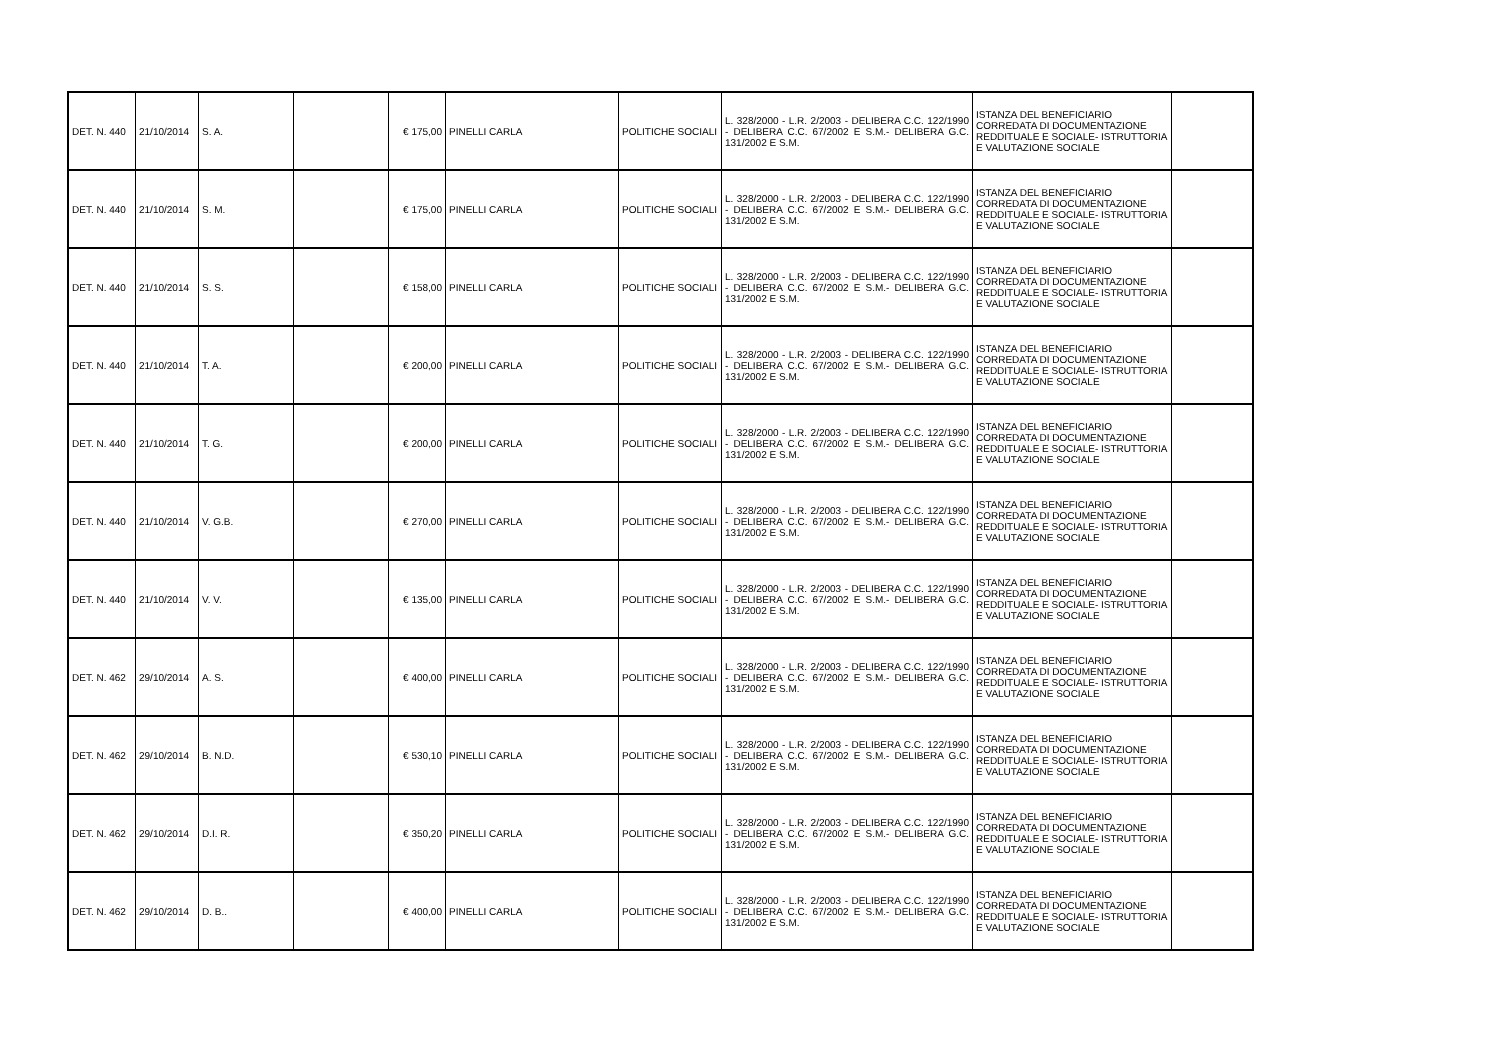| DET. N. 440 | 21/10/2014 | S. A. | | € 175,00 | PINELLI CARLA | POLITICHE SOCIALI | L. 328/2000 - L.R. 2/2003 - DELIBERA C.C. 122/1990 - DELIBERA C.C. 67/2002 E S.M.- DELIBERA G.C. 131/2002 E S.M. | ISTANZA DEL BENEFICIARIO CORREDATA DI DOCUMENTAZIONE REDDITUALE E SOCIALE- ISTRUTTORIA E VALUTAZIONE SOCIALE | |
| DET. N. 440 | 21/10/2014 | S. M. | | € 175,00 | PINELLI CARLA | POLITICHE SOCIALI | L. 328/2000 - L.R. 2/2003 - DELIBERA C.C. 122/1990 - DELIBERA C.C. 67/2002 E S.M.- DELIBERA G.C. 131/2002 E S.M. | ISTANZA DEL BENEFICIARIO CORREDATA DI DOCUMENTAZIONE REDDITUALE E SOCIALE- ISTRUTTORIA E VALUTAZIONE SOCIALE | |
| DET. N. 440 | 21/10/2014 | S. S. | | € 158,00 | PINELLI CARLA | POLITICHE SOCIALI | L. 328/2000 - L.R. 2/2003 - DELIBERA C.C. 122/1990 - DELIBERA C.C. 67/2002 E S.M.- DELIBERA G.C. 131/2002 E S.M. | ISTANZA DEL BENEFICIARIO CORREDATA DI DOCUMENTAZIONE REDDITUALE E SOCIALE- ISTRUTTORIA E VALUTAZIONE SOCIALE | |
| DET. N. 440 | 21/10/2014 | T. A. | | € 200,00 | PINELLI CARLA | POLITICHE SOCIALI | L. 328/2000 - L.R. 2/2003 - DELIBERA C.C. 122/1990 - DELIBERA C.C. 67/2002 E S.M.- DELIBERA G.C. 131/2002 E S.M. | ISTANZA DEL BENEFICIARIO CORREDATA DI DOCUMENTAZIONE REDDITUALE E SOCIALE- ISTRUTTORIA E VALUTAZIONE SOCIALE | |
| DET. N. 440 | 21/10/2014 | T. G. | | € 200,00 | PINELLI CARLA | POLITICHE SOCIALI | L. 328/2000 - L.R. 2/2003 - DELIBERA C.C. 122/1990 - DELIBERA C.C. 67/2002 E S.M.- DELIBERA G.C. 131/2002 E S.M. | ISTANZA DEL BENEFICIARIO CORREDATA DI DOCUMENTAZIONE REDDITUALE E SOCIALE- ISTRUTTORIA E VALUTAZIONE SOCIALE | |
| DET. N. 440 | 21/10/2014 | V. G.B. | | € 270,00 | PINELLI CARLA | POLITICHE SOCIALI | L. 328/2000 - L.R. 2/2003 - DELIBERA C.C. 122/1990 - DELIBERA C.C. 67/2002 E S.M.- DELIBERA G.C. 131/2002 E S.M. | ISTANZA DEL BENEFICIARIO CORREDATA DI DOCUMENTAZIONE REDDITUALE E SOCIALE- ISTRUTTORIA E VALUTAZIONE SOCIALE | |
| DET. N. 440 | 21/10/2014 | V. V. | | € 135,00 | PINELLI CARLA | POLITICHE SOCIALI | L. 328/2000 - L.R. 2/2003 - DELIBERA C.C. 122/1990 - DELIBERA C.C. 67/2002 E S.M.- DELIBERA G.C. 131/2002 E S.M. | ISTANZA DEL BENEFICIARIO CORREDATA DI DOCUMENTAZIONE REDDITUALE E SOCIALE- ISTRUTTORIA E VALUTAZIONE SOCIALE | |
| DET. N. 462 | 29/10/2014 | A. S. | | € 400,00 | PINELLI CARLA | POLITICHE SOCIALI | L. 328/2000 - L.R. 2/2003 - DELIBERA C.C. 122/1990 - DELIBERA C.C. 67/2002 E S.M.- DELIBERA G.C. 131/2002 E S.M. | ISTANZA DEL BENEFICIARIO CORREDATA DI DOCUMENTAZIONE REDDITUALE E SOCIALE- ISTRUTTORIA E VALUTAZIONE SOCIALE | |
| DET. N. 462 | 29/10/2014 | B. N.D. | | € 530,10 | PINELLI CARLA | POLITICHE SOCIALI | L. 328/2000 - L.R. 2/2003 - DELIBERA C.C. 122/1990 - DELIBERA C.C. 67/2002 E S.M.- DELIBERA G.C. 131/2002 E S.M. | ISTANZA DEL BENEFICIARIO CORREDATA DI DOCUMENTAZIONE REDDITUALE E SOCIALE- ISTRUTTORIA E VALUTAZIONE SOCIALE | |
| DET. N. 462 | 29/10/2014 | D.I. R. | | € 350,20 | PINELLI CARLA | POLITICHE SOCIALI | L. 328/2000 - L.R. 2/2003 - DELIBERA C.C. 122/1990 - DELIBERA C.C. 67/2002 E S.M.- DELIBERA G.C. 131/2002 E S.M. | ISTANZA DEL BENEFICIARIO CORREDATA DI DOCUMENTAZIONE REDDITUALE E SOCIALE- ISTRUTTORIA E VALUTAZIONE SOCIALE | |
| DET. N. 462 | 29/10/2014 | D. B.. | | € 400,00 | PINELLI CARLA | POLITICHE SOCIALI | L. 328/2000 - L.R. 2/2003 - DELIBERA C.C. 122/1990 - DELIBERA C.C. 67/2002 E S.M.- DELIBERA G.C. 131/2002 E S.M. | ISTANZA DEL BENEFICIARIO CORREDATA DI DOCUMENTAZIONE REDDITUALE E SOCIALE- ISTRUTTORIA E VALUTAZIONE SOCIALE | |